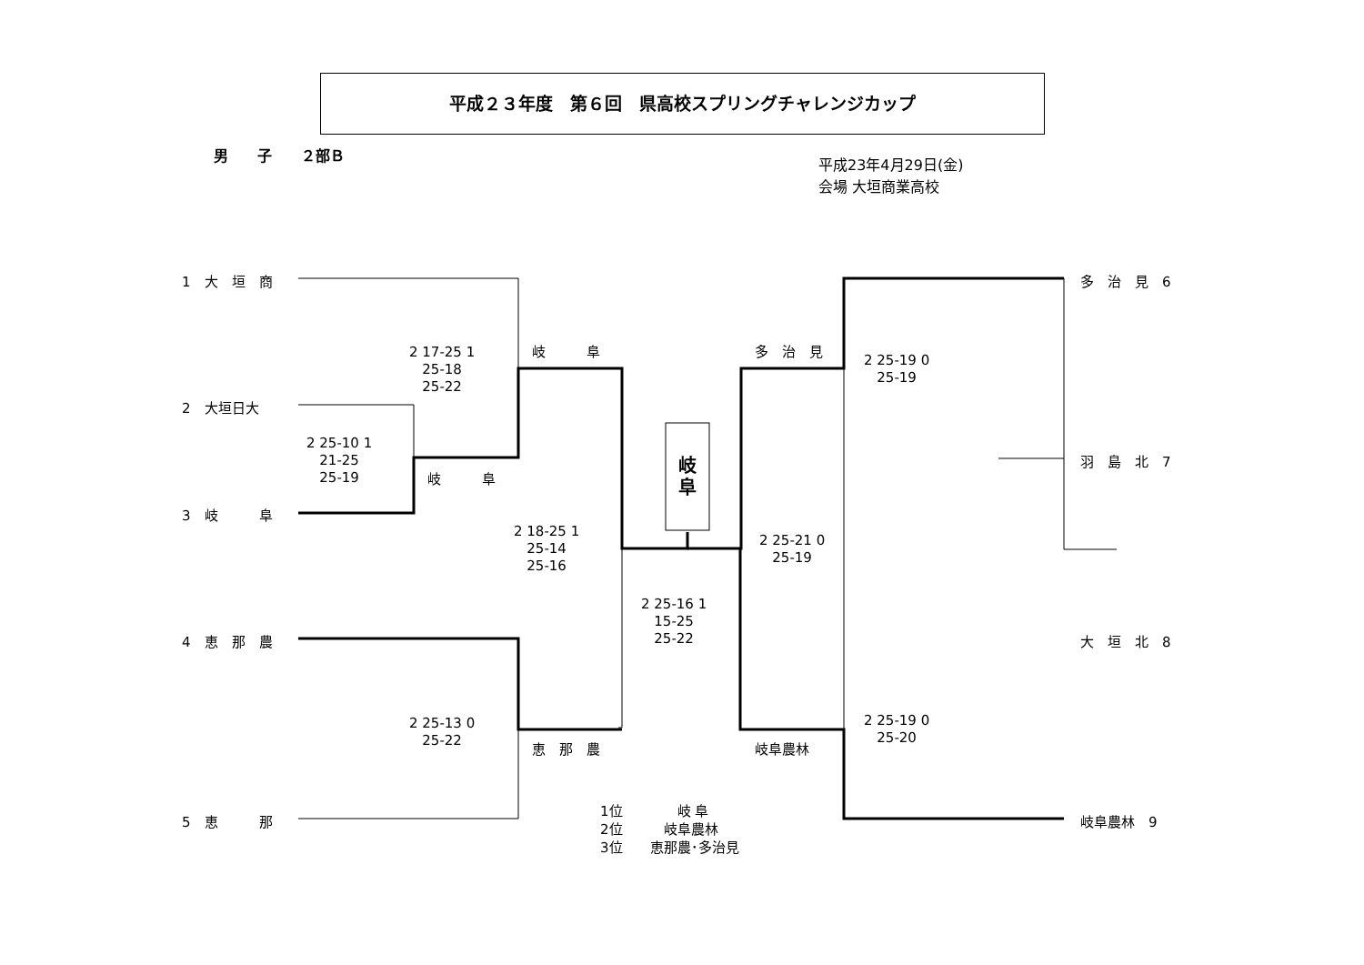平成２３年度　第６回　県高校スプリングチャレンジカップ
男　　子　　２部Ｂ
平成23年4月29日(金)
会場 大垣商業高校
1　大　垣　商
2　大垣日大
3　岐　　　阜
4　恵　那　農
5　恵　　　那
多　治　見　6
羽　島　北　7
大　垣　北　8
岐阜農林　9
岐　　　阜
岐　　　阜
恵　那　農
多　治　見
岐阜農林
岐
阜
2 17-25 1
25-18
25-22
2 25-10 1
21-25
25-19
2 18-25 1
25-14
25-16
2 25-13 0
25-22
2 25-16 1
15-25
25-22
2 25-19 0
25-19
2 25-21 0
25-19
2 25-19 0
25-20
1位　　　　岐 阜
2位　　　岐阜農林
3位　　恵那農･多治見